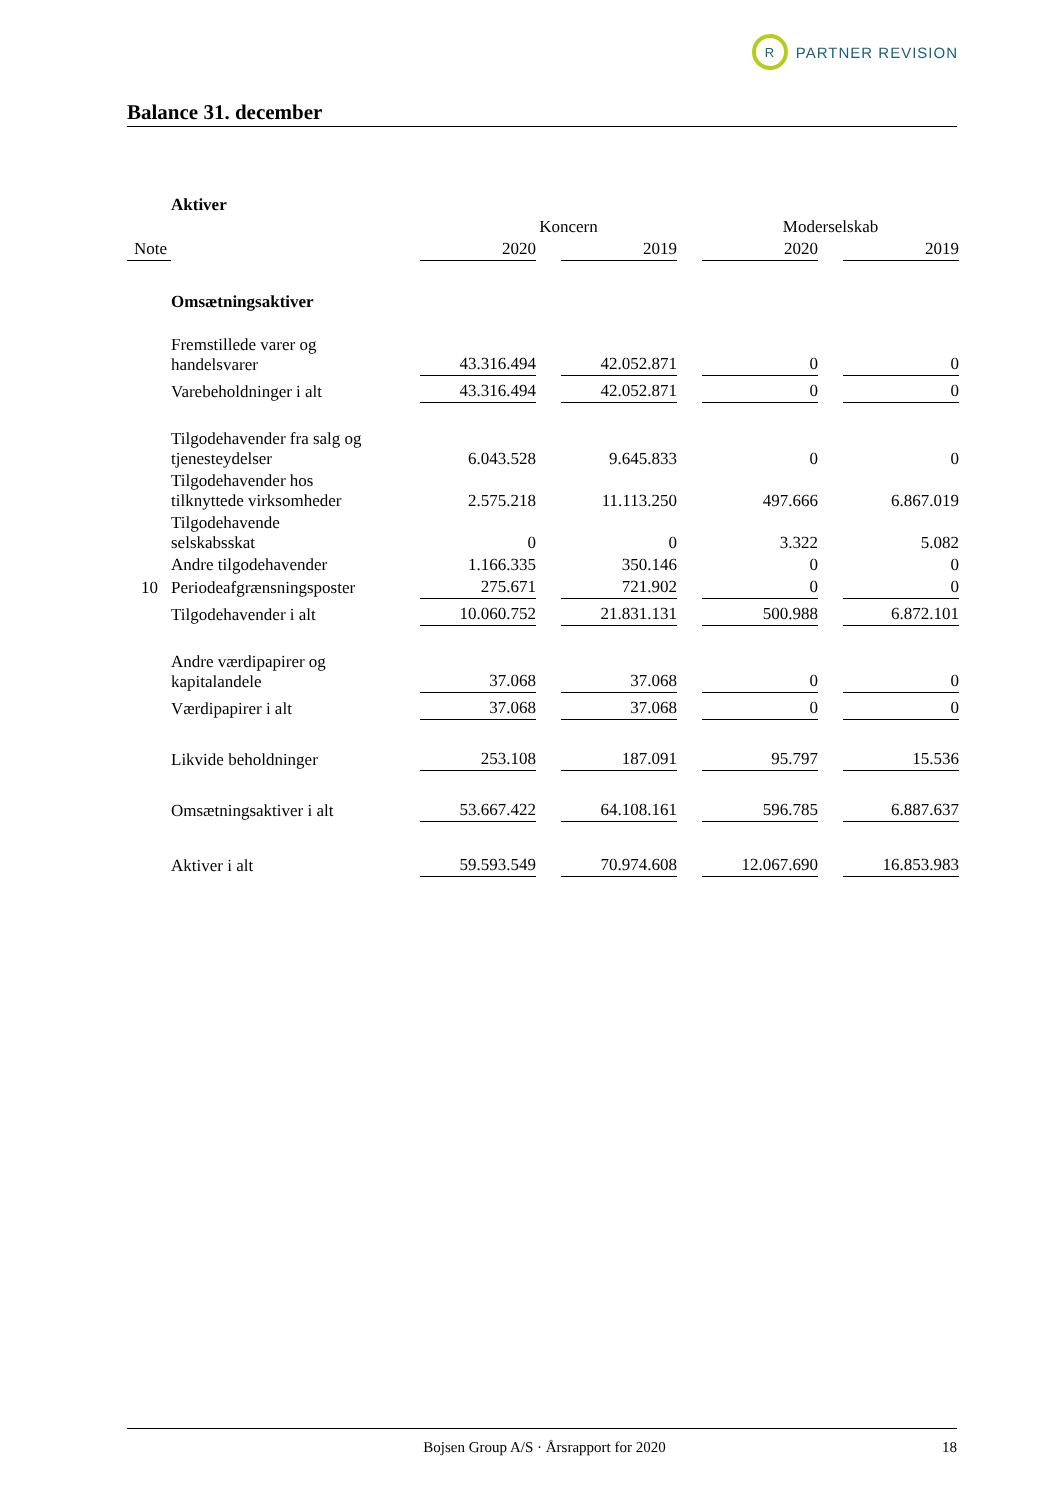R
PARTNER REVISION
Balance 31. december
| | Aktiver | | | | | | | |
| | | Koncern | | | | Moderselskab | | |
| Note | | 2020 | | 2019 | | 2020 | | 2019 |
| | Omsætningsaktiver | | | | | | | |
| | Fremstillede varer og handelsvarer | 43.316.494 | | 42.052.871 | | 0 | | 0 |
| | Varebeholdninger i alt | 43.316.494 | | 42.052.871 | | 0 | | 0 |
| | Tilgodehavender fra salg og tjenesteydelser | 6.043.528 | | 9.645.833 | | 0 | | 0 |
| | Tilgodehavender hos tilknyttede virksomheder | 2.575.218 | | 11.113.250 | | 497.666 | | 6.867.019 |
| | Tilgodehavende selskabsskat | 0 | | 0 | | 3.322 | | 5.082 |
| | Andre tilgodehavender | 1.166.335 | | 350.146 | | 0 | | 0 |
| 10 | Periodeafgrænsningsposter | 275.671 | | 721.902 | | 0 | | 0 |
| | Tilgodehavender i alt | 10.060.752 | | 21.831.131 | | 500.988 | | 6.872.101 |
| | Andre værdipapirer og kapitalandele | 37.068 | | 37.068 | | 0 | | 0 |
| | Værdipapirer i alt | 37.068 | | 37.068 | | 0 | | 0 |
| | Likvide beholdninger | 253.108 | | 187.091 | | 95.797 | | 15.536 |
| | Omsætningsaktiver i alt | 53.667.422 | | 64.108.161 | | 596.785 | | 6.887.637 |
| | Aktiver i alt | 59.593.549 | | 70.974.608 | | 12.067.690 | | 16.853.983 |
Bojsen Group A/S · Årsrapport for 2020 18